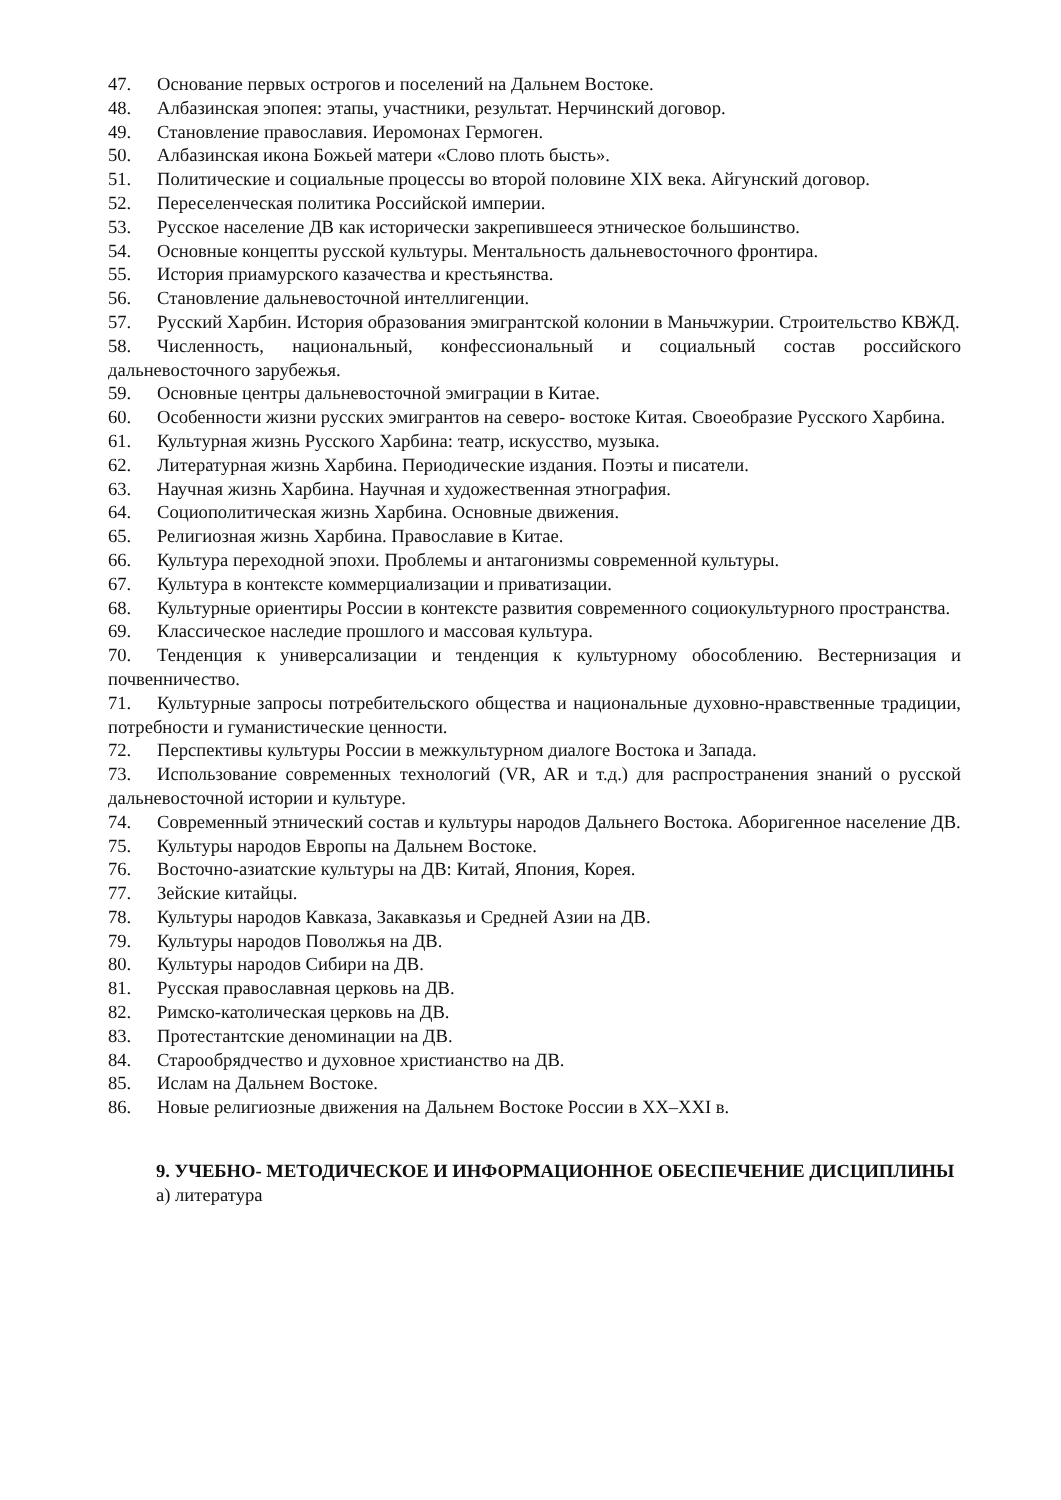47. Основание первых острогов и поселений на Дальнем Востоке.
48. Албазинская эпопея: этапы, участники, результат. Нерчинский договор.
49. Становление православия. Иеромонах Гермоген.
50. Албазинская икона Божьей матери «Слово плоть бысть».
51. Политические и социальные процессы во второй половине XIX века. Айгунский договор.
52. Переселенческая политика Российской империи.
53. Русское население ДВ как исторически закрепившееся этническое большинство.
54. Основные концепты русской культуры. Ментальность дальневосточного фронтира.
55. История приамурского казачества и крестьянства.
56. Становление дальневосточной интеллигенции.
57. Русский Харбин. История образования эмигрантской колонии в Маньчжурии. Строительство КВЖД.
58. Численность, национальный, конфессиональный и социальный состав российского дальневосточного зарубежья.
59. Основные центры дальневосточной эмиграции в Китае.
60. Особенности жизни русских эмигрантов на северо- востоке Китая. Своеобразие Русского Харбина.
61. Культурная жизнь Русского Харбина: театр, искусство, музыка.
62. Литературная жизнь Харбина. Периодические издания. Поэты и писатели.
63. Научная жизнь Харбина. Научная и художественная этнография.
64. Социополитическая жизнь Харбина. Основные движения.
65. Религиозная жизнь Харбина. Православие в Китае.
66. Культура переходной эпохи. Проблемы и антагонизмы современной культуры.
67. Культура в контексте коммерциализации и приватизации.
68. Культурные ориентиры России в контексте развития современного социокультурного пространства.
69. Классическое наследие прошлого и массовая культура.
70. Тенденция к универсализации и тенденция к культурному обособлению. Вестернизация и почвенничество.
71. Культурные запросы потребительского общества и национальные духовно-нравственные традиции, потребности и гуманистические ценности.
72. Перспективы культуры России в межкультурном диалоге Востока и Запада.
73. Использование современных технологий (VR, AR и т.д.) для распространения знаний о русской дальневосточной истории и культуре.
74. Современный этнический состав и культуры народов Дальнего Востока. Аборигенное население ДВ.
75. Культуры народов Европы на Дальнем Востоке.
76. Восточно-азиатские культуры на ДВ: Китай, Япония, Корея.
77. Зейские китайцы.
78. Культуры народов Кавказа, Закавказья и Средней Азии на ДВ.
79. Культуры народов Поволжья на ДВ.
80. Культуры народов Сибири на ДВ.
81. Русская православная церковь на ДВ.
82. Римско-католическая церковь на ДВ.
83. Протестантские деноминации на ДВ.
84. Старообрядчество и духовное христианство на ДВ.
85. Ислам на Дальнем Востоке.
86. Новые религиозные движения на Дальнем Востоке России в XX–XXI в.
9. УЧЕБНО- МЕТОДИЧЕСКОЕ И ИНФОРМАЦИОННОЕ ОБЕСПЕЧЕНИЕ ДИСЦИПЛИНЫ
а) литература